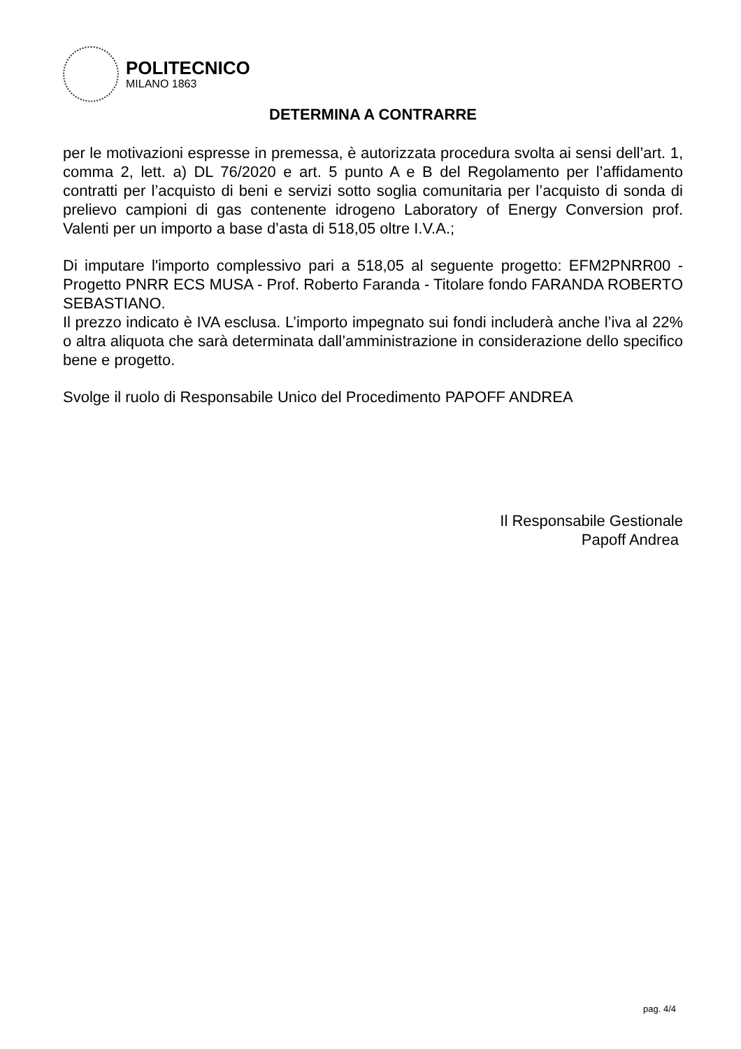POLITECNICO
MILANO 1863
DETERMINA A CONTRARRE
per le motivazioni espresse in premessa, è autorizzata procedura svolta ai sensi dell’art. 1, comma 2, lett. a) DL 76/2020 e art. 5 punto A e B del Regolamento per l’affidamento contratti per l’acquisto di beni e servizi sotto soglia comunitaria per l’acquisto di sonda di prelievo campioni di gas contenente idrogeno Laboratory of Energy Conversion prof. Valenti per un importo a base d’asta di 518,05 oltre I.V.A.;
Di imputare l'importo complessivo pari a 518,05 al seguente progetto: EFM2PNRR00 - Progetto PNRR ECS MUSA - Prof. Roberto Faranda - Titolare fondo FARANDA ROBERTO SEBASTIANO.
Il prezzo indicato è IVA esclusa. L’importo impegnato sui fondi includerà anche l’iva al 22% o altra aliquota che sarà determinata dall’amministrazione in considerazione dello specifico bene e progetto.
Svolge il ruolo di Responsabile Unico del Procedimento PAPOFF ANDREA
Il Responsabile Gestionale
Papoff Andrea
pag. 4/4